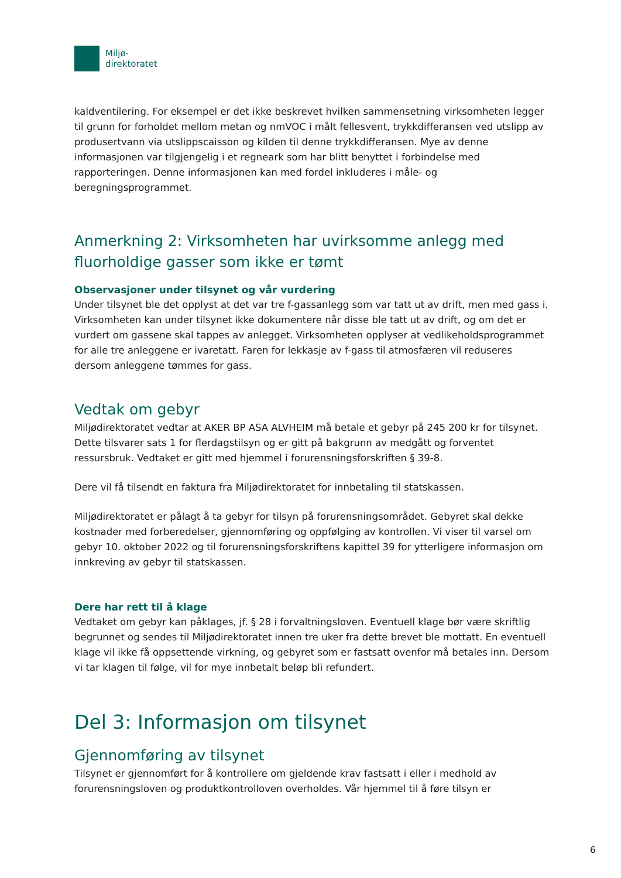Miljø-
direktoratet
kaldventilering. For eksempel er det ikke beskrevet hvilken sammensetning virksomheten legger til grunn for forholdet mellom metan og nmVOC i målt fellesvent, trykkdifferansen ved utslipp av produsertvann via utslippscaisson og kilden til denne trykkdifferansen. Mye av denne informasjonen var tilgjengelig i et regneark som har blitt benyttet i forbindelse med rapporteringen. Denne informasjonen kan med fordel inkluderes i måle- og beregningsprogrammet.
Anmerkning 2: Virksomheten har uvirksomme anlegg med fluorholdige gasser som ikke er tømt
Observasjoner under tilsynet og vår vurdering
Under tilsynet ble det opplyst at det var tre f-gassanlegg som var tatt ut av drift, men med gass i. Virksomheten kan under tilsynet ikke dokumentere når disse ble tatt ut av drift, og om det er vurdert om gassene skal tappes av anlegget. Virksomheten opplyser at vedlikeholdsprogrammet for alle tre anleggene er ivaretatt. Faren for lekkasje av f-gass til atmosfæren vil reduseres dersom anleggene tømmes for gass.
Vedtak om gebyr
Miljødirektoratet vedtar at AKER BP ASA ALVHEIM må betale et gebyr på 245 200 kr for tilsynet. Dette tilsvarer sats 1 for flerdagstilsyn og er gitt på bakgrunn av medgått og forventet ressursbruk. Vedtaket er gitt med hjemmel i forurensningsforskriften § 39-8.
Dere vil få tilsendt en faktura fra Miljødirektoratet for innbetaling til statskassen.
Miljødirektoratet er pålagt å ta gebyr for tilsyn på forurensningsområdet. Gebyret skal dekke kostnader med forberedelser, gjennomføring og oppfølging av kontrollen. Vi viser til varsel om gebyr 10. oktober 2022 og til forurensningsforskriftens kapittel 39 for ytterligere informasjon om innkreving av gebyr til statskassen.
Dere har rett til å klage
Vedtaket om gebyr kan påklages, jf. § 28 i forvaltningsloven. Eventuell klage bør være skriftlig begrunnet og sendes til Miljødirektoratet innen tre uker fra dette brevet ble mottatt. En eventuell klage vil ikke få oppsettende virkning, og gebyret som er fastsatt ovenfor må betales inn. Dersom vi tar klagen til følge, vil for mye innbetalt beløp bli refundert.
Del 3: Informasjon om tilsynet
Gjennomføring av tilsynet
Tilsynet er gjennomført for å kontrollere om gjeldende krav fastsatt i eller i medhold av forurensningsloven og produktkontrolloven overholdes. Vår hjemmel til å føre tilsyn er
6